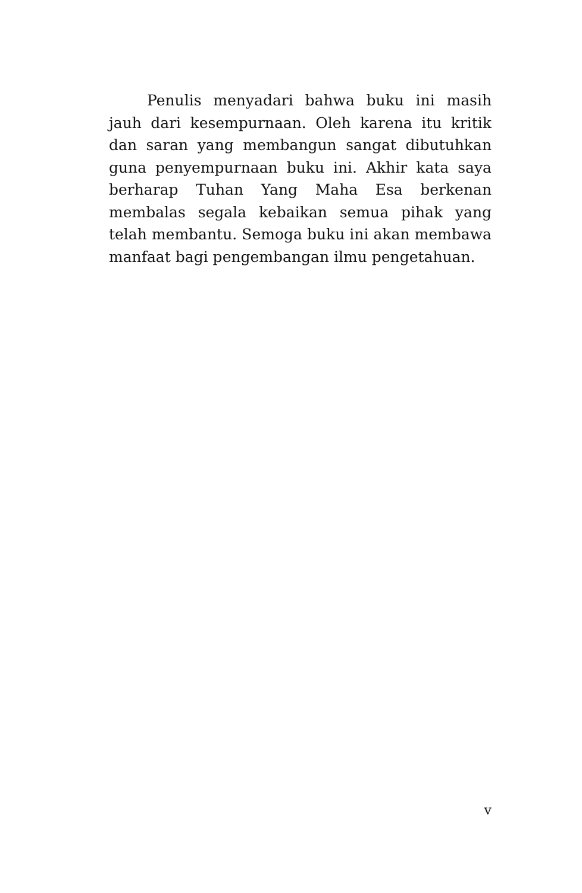Penulis menyadari bahwa buku ini masih jauh dari kesempurnaan. Oleh karena itu kritik dan saran yang membangun sangat dibutuhkan guna penyempurnaan buku ini. Akhir kata saya berharap Tuhan Yang Maha Esa berkenan membalas segala kebaikan semua pihak yang telah membantu. Semoga buku ini akan membawa manfaat bagi pengembangan ilmu pengetahuan.
v